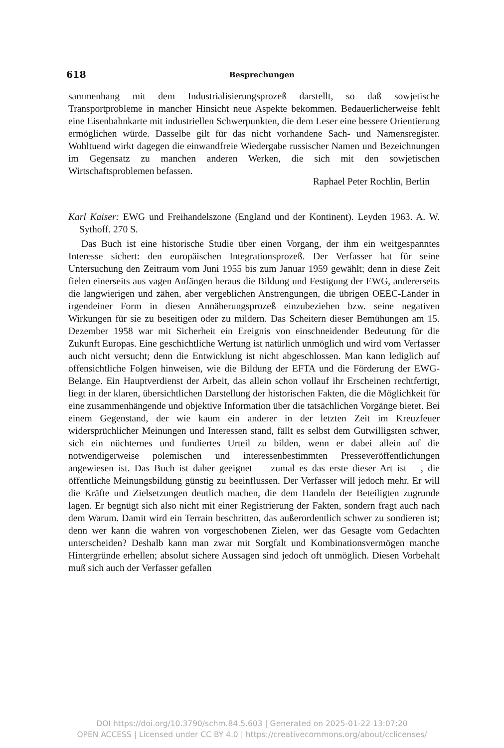618 Besprechungen
sammenhang mit dem Industrialisierungsprozeß darstellt, so daß sowjetische Transportprobleme in mancher Hinsicht neue Aspekte bekommen. Bedauerlicherweise fehlt eine Eisenbahnkarte mit industriellen Schwerpunkten, die dem Leser eine bessere Orientierung ermöglichen würde. Dasselbe gilt für das nicht vorhandene Sach- und Namensregister. Wohltuend wirkt dagegen die einwandfreie Wiedergabe russischer Namen und Bezeichnungen im Gegensatz zu manchen anderen Werken, die sich mit den sowjetischen Wirtschaftsproblemen befassen.
Raphael Peter Rochlin, Berlin
Karl Kaiser: EWG und Freihandelszone (England und der Kontinent). Leyden 1963. A. W. Sythoff. 270 S.
Das Buch ist eine historische Studie über einen Vorgang, der ihm ein weitgespanntes Interesse sichert: den europäischen Integrationsprozeß. Der Verfasser hat für seine Untersuchung den Zeitraum vom Juni 1955 bis zum Januar 1959 gewählt; denn in diese Zeit fielen einerseits aus vagen Anfängen heraus die Bildung und Festigung der EWG, andererseits die langwierigen und zähen, aber vergeblichen Anstrengungen, die übrigen OEEC-Länder in irgendeiner Form in diesen Annäherungsprozeß einzubeziehen bzw. seine negativen Wirkungen für sie zu beseitigen oder zu mildern. Das Scheitern dieser Bemühungen am 15. Dezember 1958 war mit Sicherheit ein Ereignis von einschneidender Bedeutung für die Zukunft Europas. Eine geschichtliche Wertung ist natürlich unmöglich und wird vom Verfasser auch nicht versucht; denn die Entwicklung ist nicht abgeschlossen. Man kann lediglich auf offensichtliche Folgen hinweisen, wie die Bildung der EFTA und die Förderung der EWG-Belange. Ein Hauptverdienst der Arbeit, das allein schon vollauf ihr Erscheinen rechtfertigt, liegt in der klaren, übersichtlichen Darstellung der historischen Fakten, die die Möglichkeit für eine zusammenhängende und objektive Information über die tatsächlichen Vorgänge bietet. Bei einem Gegenstand, der wie kaum ein anderer in der letzten Zeit im Kreuzfeuer widersprüchlicher Meinungen und Interessen stand, fällt es selbst dem Gutwilligsten schwer, sich ein nüchternes und fundiertes Urteil zu bilden, wenn er dabei allein auf die notwendigerweise polemischen und interessenbestimmten Presseveröffentlichungen angewiesen ist. Das Buch ist daher geeignet — zumal es das erste dieser Art ist —, die öffentliche Meinungsbildung günstig zu beeinflussen. Der Verfasser will jedoch mehr. Er will die Kräfte und Zielsetzungen deutlich machen, die dem Handeln der Beteiligten zugrunde lagen. Er begnügt sich also nicht mit einer Registrierung der Fakten, sondern fragt auch nach dem Warum. Damit wird ein Terrain beschritten, das außerordentlich schwer zu sondieren ist; denn wer kann die wahren von vorgeschobenen Zielen, wer das Gesagte vom Gedachten unterscheiden? Deshalb kann man zwar mit Sorgfalt und Kombinationsvermögen manche Hintergründe erhellen; absolut sichere Aussagen sind jedoch oft unmöglich. Diesen Vorbehalt muß sich auch der Verfasser gefallen
DOI https://doi.org/10.3790/schm.84.5.603 | Generated on 2025-01-22 13:07:20
OPEN ACCESS | Licensed under CC BY 4.0 | https://creativecommons.org/about/cclicenses/